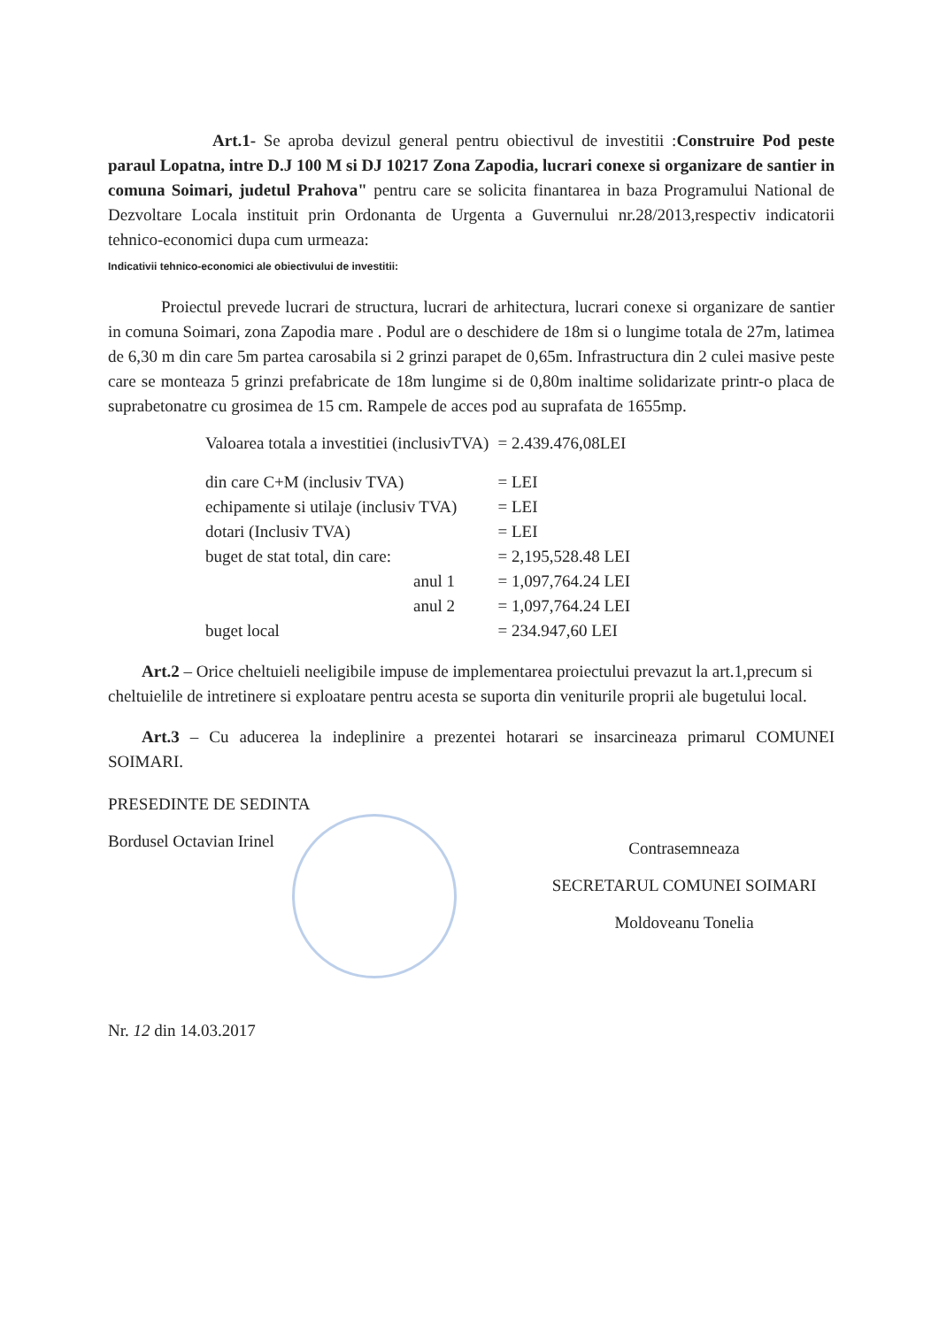Art.1- Se aproba devizul general pentru obiectivul de investitii :Construire Pod peste paraul Lopatna, intre D.J 100 M si DJ 10217 Zona Zapodia, lucrari conexe si organizare de santier in comuna Soimari, judetul Prahova" pentru care se solicita finantarea in baza Programului National de Dezvoltare Locala instituit prin Ordonanta de Urgenta a Guvernului nr.28/2013,respectiv indicatorii tehnico-economici dupa cum urmeaza:
Indicativii tehnico-economici ale obiectivului de investitii:
Proiectul prevede lucrari de structura, lucrari de arhitectura, lucrari conexe si organizare de santier in comuna Soimari, zona Zapodia mare . Podul are o deschidere de 18m si o lungime totala de 27m, latimea de 6,30 m din care 5m partea carosabila si 2 grinzi parapet de 0,65m. Infrastructura din 2 culei masive peste care se monteaza 5 grinzi prefabricate de 18m lungime si de 0,80m inaltime solidarizate printr-o placa de suprabetonatre cu grosimea de 15 cm. Rampele de acces pod au suprafata de 1655mp.
| Valoarea totala a investitiei (inclusivTVA) | = 2.439.476,08LEI |
| din care C+M (inclusiv TVA) | = LEI |
| echipamente si utilaje (inclusiv TVA) | = LEI |
| dotari (Inclusiv TVA) | = LEI |
| buget de stat total, din care: | = 2,195,528.48 LEI |
| anul 1 | = 1,097,764.24 LEI |
| anul 2 | = 1,097,764.24 LEI |
| buget local | = 234.947,60 LEI |
Art.2 – Orice cheltuieli neeligibile impuse de implementarea proiectului prevazut la art.1,precum si cheltuielile de intretinere si exploatare pentru acesta se suporta din veniturile proprii ale bugetului local.
Art.3 – Cu aducerea la indeplinire a prezentei hotarari se insarcineaza primarul COMUNEI SOIMARI.
PRESEDINTE DE SEDINTA
Bordusel Octavian Irinel
Contrasemneaza
SECRETARUL COMUNEI SOIMARI
Moldoveanu Tonelia
Nr. 12 din 14.03.2017